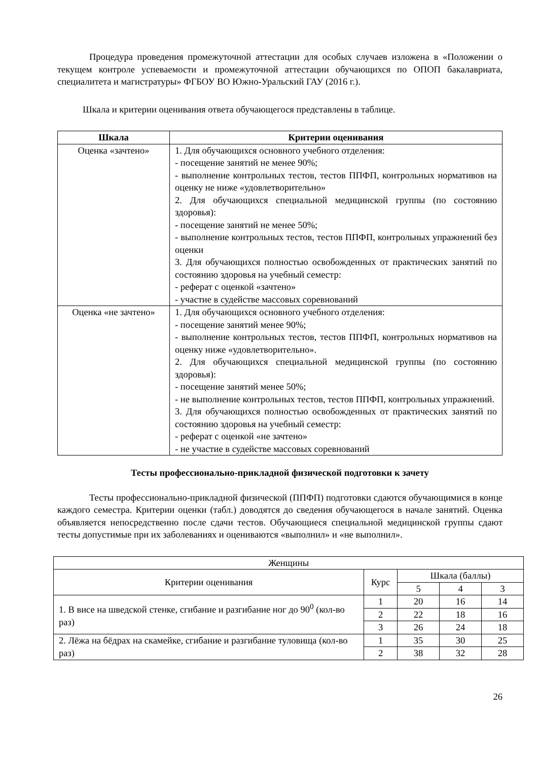Процедура проведения промежуточной аттестации для особых случаев изложена в «Положении о текущем контроле успеваемости и промежуточной аттестации обучающихся по ОПОП бакалавриата, специалитета и магистратуры» ФГБОУ ВО Южно-Уральский ГАУ (2016 г.).
Шкала и критерии оценивания ответа обучающегося представлены в таблице.
| Шкала | Критерии оценивания |
| --- | --- |
| Оценка «зачтено» | 1. Для обучающихся основного учебного отделения: - посещение занятий не менее 90%; - выполнение контрольных тестов, тестов ППФП, контрольных нормативов на оценку не ниже «удовлетворительно» 2. Для обучающихся специальной медицинской группы (по состоянию здоровья): - посещение занятий не менее 50%; - выполнение контрольных тестов, тестов ППФП, контрольных упражнений без оценки 3. Для обучающихся полностью освобожденных от практических занятий по состоянию здоровья на учебный семестр: - реферат с оценкой «зачтено» - участие в судействе массовых соревнований |
| Оценка «не зачтено» | 1. Для обучающихся основного учебного отделения: - посещение занятий менее 90%; - выполнение контрольных тестов, тестов ППФП, контрольных нормативов на оценку ниже «удовлетворительно». 2. Для обучающихся специальной медицинской группы (по состоянию здоровья): - посещение занятий менее 50%; - не выполнение контрольных тестов, тестов ППФП, контрольных упражнений. 3. Для обучающихся полностью освобожденных от практических занятий по состоянию здоровья на учебный семестр: - реферат с оценкой «не зачтено» - не участие в судействе массовых соревнований |
Тесты профессионально-прикладной физической подготовки к зачету
Тесты профессионально-прикладной физической (ППФП) подготовки сдаются обучающимися в конце каждого семестра. Критерии оценки (табл.) доводятся до сведения обучающегося в начале занятий. Оценка объявляется непосредственно после сдачи тестов. Обучающиеся специальной медицинской группы сдают тесты допустимые при их заболеваниях и оцениваются «выполнил» и «не выполнил».
| Женщины | | | | |
| Критерии оценивания | Курс | Шкала (баллы) | | |
| | | 5 | 4 | 3 |
| 1. В висе на шведской стенке, сгибание и разгибание ног до 90<sup>0</sup> (кол-во раз) | 1 | 20 | 16 | 14 |
| | 2 | 22 | 18 | 16 |
| | 3 | 26 | 24 | 18 |
| 2. Лёжа на бёдрах на скамейке, сгибание и разгибание туловища (кол-во раз) | 1 | 35 | 30 | 25 |
| | 2 | 38 | 32 | 28 |
26